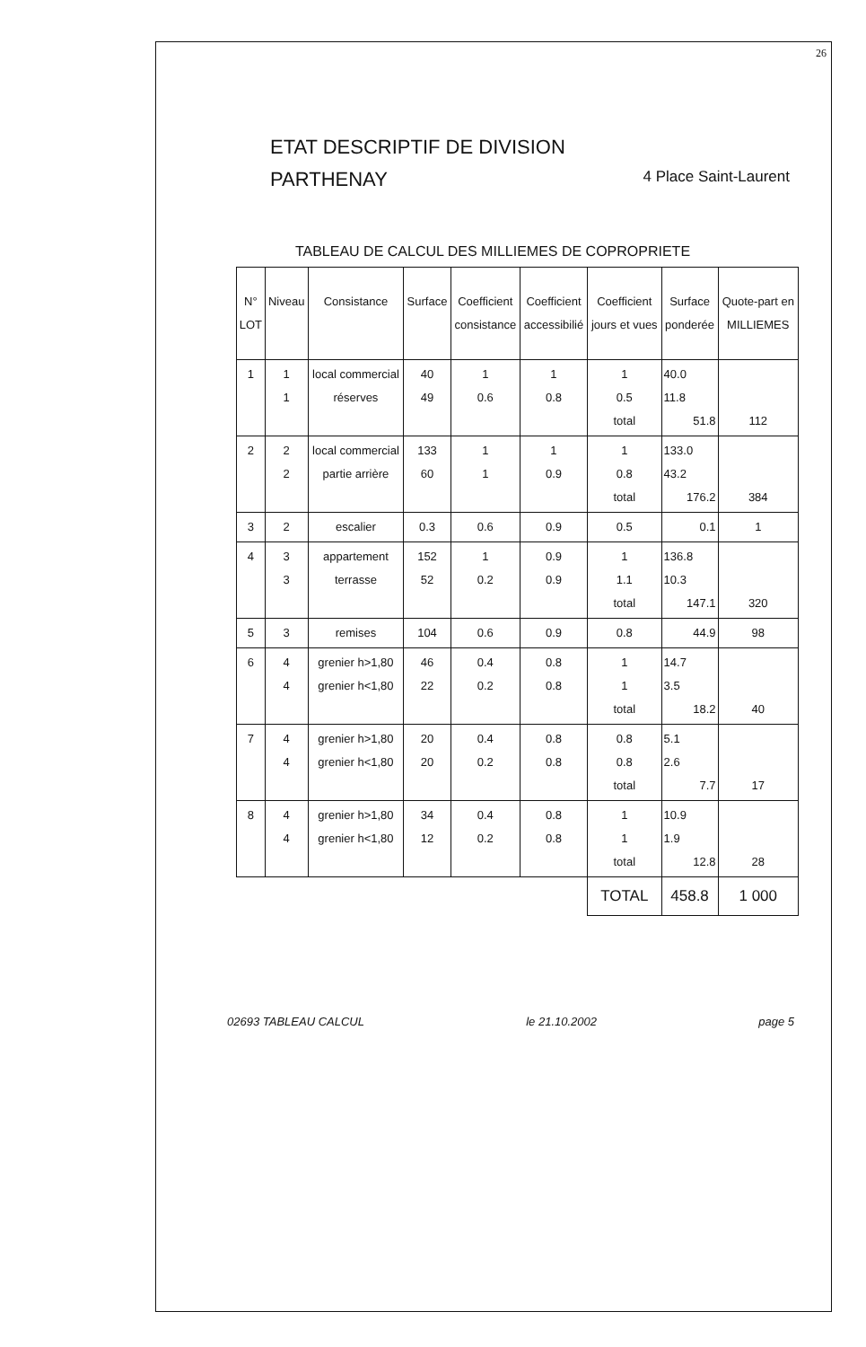26
ETAT DESCRIPTIF DE DIVISION
PARTHENAY 4 Place Saint-Laurent
TABLEAU DE CALCUL DES MILLIEMES DE COPROPRIETE
| N° LOT | Niveau | Consistance | Surface | Coefficient consistance | Coefficient accessibilié | Coefficient jours et vues | Surface ponderée | Quote-part en MILLIEMES |
| --- | --- | --- | --- | --- | --- | --- | --- | --- |
| 1 | 1 1 | local commercial réserves | 40 49 | 1 0.6 | 1 0.8 | 1 0.5 total | 40.0 11.8 51.8 | 112 |
| 2 | 2 2 | local commercial partie arrière | 133 60 | 1 1 | 1 0.9 | 1 0.8 total | 133.0 43.2 176.2 | 384 |
| 3 | 2 | escalier | 0.3 | 0.6 | 0.9 | 0.5 | 0.1 | 1 |
| 4 | 3 3 | appartement terrasse | 152 52 | 1 0.2 | 0.9 0.9 | 1 1.1 total | 136.8 10.3 147.1 | 320 |
| 5 | 3 | remises | 104 | 0.6 | 0.9 | 0.8 | 44.9 | 98 |
| 6 | 4 4 | grenier h>1,80 grenier h<1,80 | 46 22 | 0.4 0.2 | 0.8 0.8 | 1 1 total | 14.7 3.5 18.2 | 40 |
| 7 | 4 4 | grenier h>1,80 grenier h<1,80 | 20 20 | 0.4 0.2 | 0.8 0.8 | 0.8 0.8 total | 5.1 2.6 7.7 | 17 |
| 8 | 4 4 | grenier h>1,80 grenier h<1,80 | 34 12 | 0.4 0.2 | 0.8 0.8 | 1 1 total | 10.9 1.9 12.8 | 28 |
| | | | | | | TOTAL | 458.8 | 1 000 |
02693 TABLEAU CALCUL le 21.10.2002 page 5